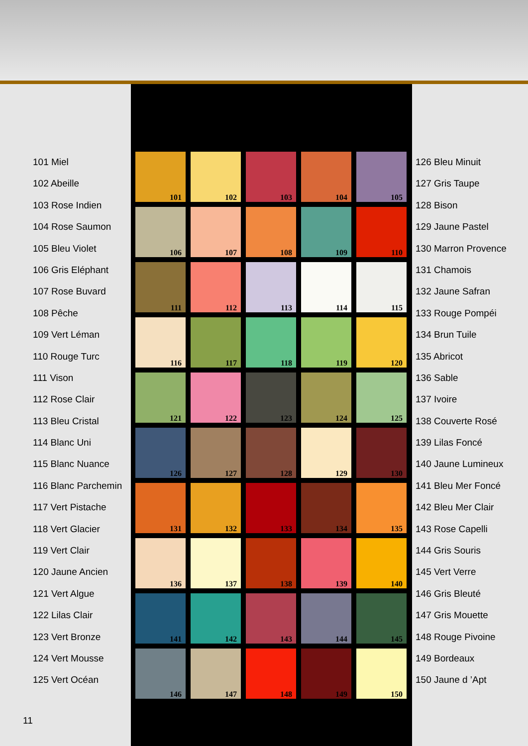101 Miel
102 Abeille
103 Rose Indien
104 Rose Saumon
105 Bleu Violet
106 Gris Eléphant
107 Rose Buvard
108 Pêche
109 Vert Léman
110 Rouge Turc
111 Vison
112 Rose Clair
113 Bleu Cristal
114 Blanc Uni
115 Blanc Nuance
116 Blanc Parchemin
117 Vert Pistache
118 Vert Glacier
119 Vert Clair
120 Jaune Ancien
121 Vert Algue
122 Lilas Clair
123 Vert Bronze
124 Vert Mousse
125 Vert Océan
11
101
102
103
104
105
106
107
108
109
110
111
112
113
114
115
116
117
118
119
120
121
122
123
124
125
126
127
128
129
130
131
132
133
134
135
136
137
138
139
140
141
142
143
144
145
146
147
148
149
150
126 Bleu Minuit
127 Gris Taupe
128 Bison
129 Jaune Pastel
130 Marron Provence
131 Chamois
132 Jaune Safran
133 Rouge Pompéi
134 Brun Tuile
135 Abricot
136 Sable
137 Ivoire
138 Couverte Rosé
139 Lilas Foncé
140 Jaune Lumineux
141 Bleu Mer Foncé
142 Bleu Mer Clair
143 Rose Capelli
144 Gris Souris
145 Vert Verre
146 Gris Bleuté
147 Gris Mouette
148 Rouge Pivoine
149 Bordeaux
150 Jaune d ’Apt